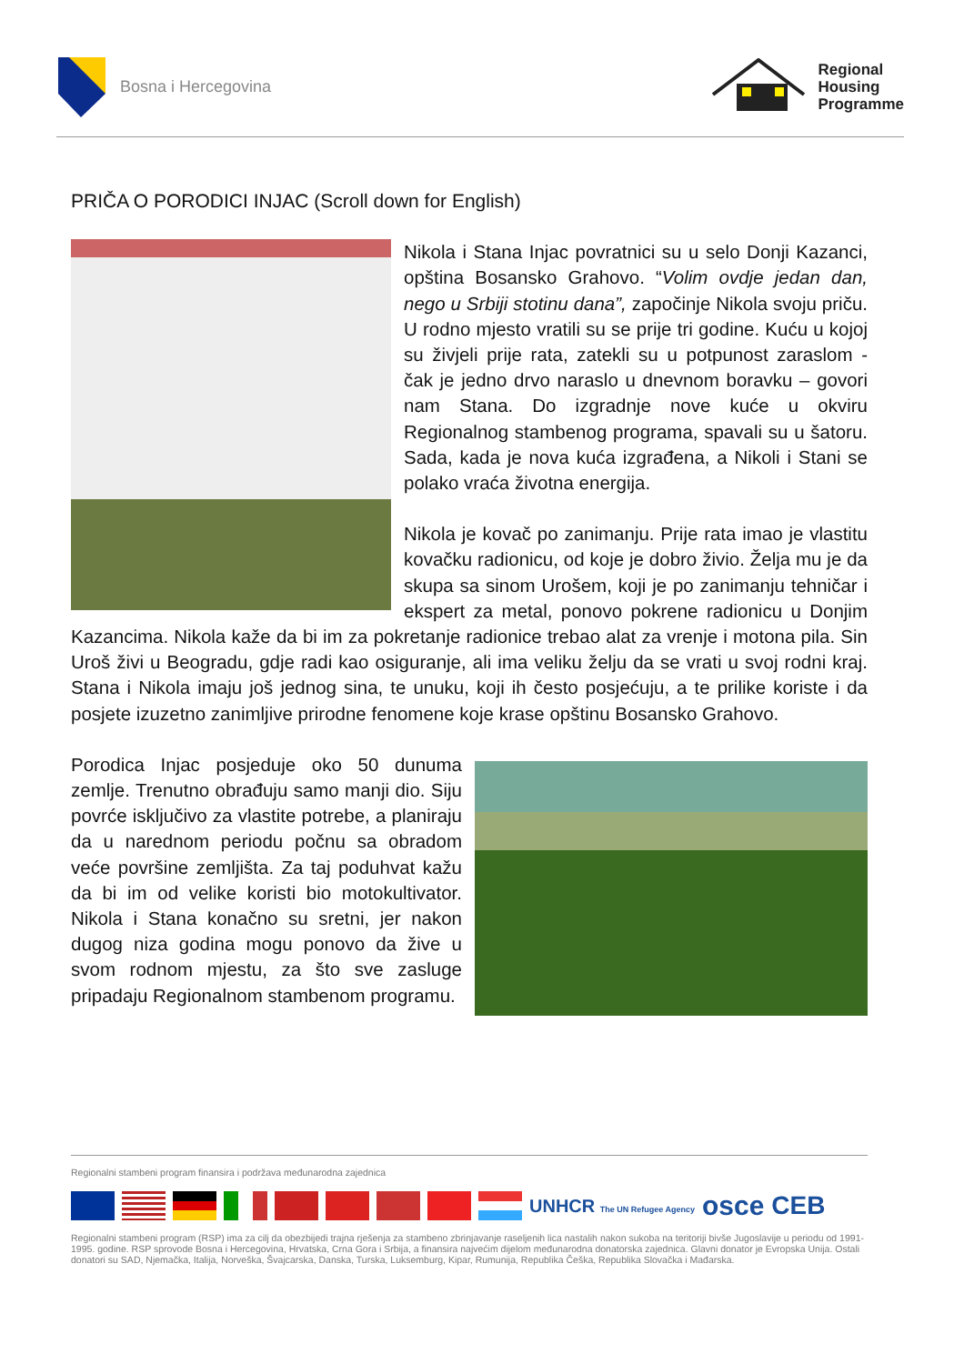Bosna i Hercegovina
Regional
Housing
Programme
PRIČA O PORODICI INJAC (Scroll down for English)
Nikola i Stana Injac povratnici su u selo Donji Kazanci, opština Bosansko Grahovo. “Volim ovdje jedan dan, nego u Srbiji stotinu dana”, započinje Nikola svoju priču. U rodno mjesto vratili su se prije tri godine. Kuću u kojoj su živjeli prije rata, zatekli su u potpunost zaraslom - čak je jedno drvo naraslo u dnevnom boravku – govori nam Stana. Do izgradnje nove kuće u okviru Regionalnog stambenog programa, spavali su u šatoru. Sada, kada je nova kuća izgrađena, a Nikoli i Stani se polako vraća životna energija.
Nikola je kovač po zanimanju. Prije rata imao je vlastitu kovačku radionicu, od koje je dobro živio. Želja mu je da skupa sa sinom Urošem, koji je po zanimanju tehničar i ekspert za metal, ponovo pokrene radionicu u Donjim Kazancima. Nikola kaže da bi im za pokretanje radionice trebao alat za vrenje i motona pila. Sin Uroš živi u Beogradu, gdje radi kao osiguranje, ali ima veliku želju da se vrati u svoj rodni kraj. Stana i Nikola imaju još jednog sina, te unuku, koji ih često posjećuju, a te prilike koriste i da posjete izuzetno zanimljive prirodne fenomene koje krase opštinu Bosansko Grahovo.
Porodica Injac posjeduje oko 50 dunuma zemlje. Trenutno obrađuju samo manji dio. Siju povrće isključivo za vlastite potrebe, a planiraju da u narednom periodu počnu sa obradom veće površine zemljišta. Za taj poduhvat kažu da bi im od velike koristi bio motokultivator. Nikola i Stana konačno su sretni, jer nakon dugog niza godina mogu ponovo da žive u svom rodnom mjestu, za što sve zasluge pripadaju Regionalnom stambenom programu.
Regionalni stambeni program finansira i podržava međunarodna zajednica
UNHCR The UN Refugee Agency osce CEB
Regionalni stambeni program (RSP) ima za cilj da obezbijedi trajna rješenja za stambeno zbrinjavanje raseljenih lica nastalih nakon sukoba na teritoriji bivše Jugoslavije u periodu od 1991-1995. godine. RSP sprovode Bosna i Hercegovina, Hrvatska, Crna Gora i Srbija, a finansira najvećim dijelom međunarodna donatorska zajednica. Glavni donator je Evropska Unija. Ostali donatori su SAD, Njemačka, Italija, Norveška, Švajcarska, Danska, Turska, Luksemburg, Kipar, Rumunija, Republika Češka, Republika Slovačka i Mađarska.